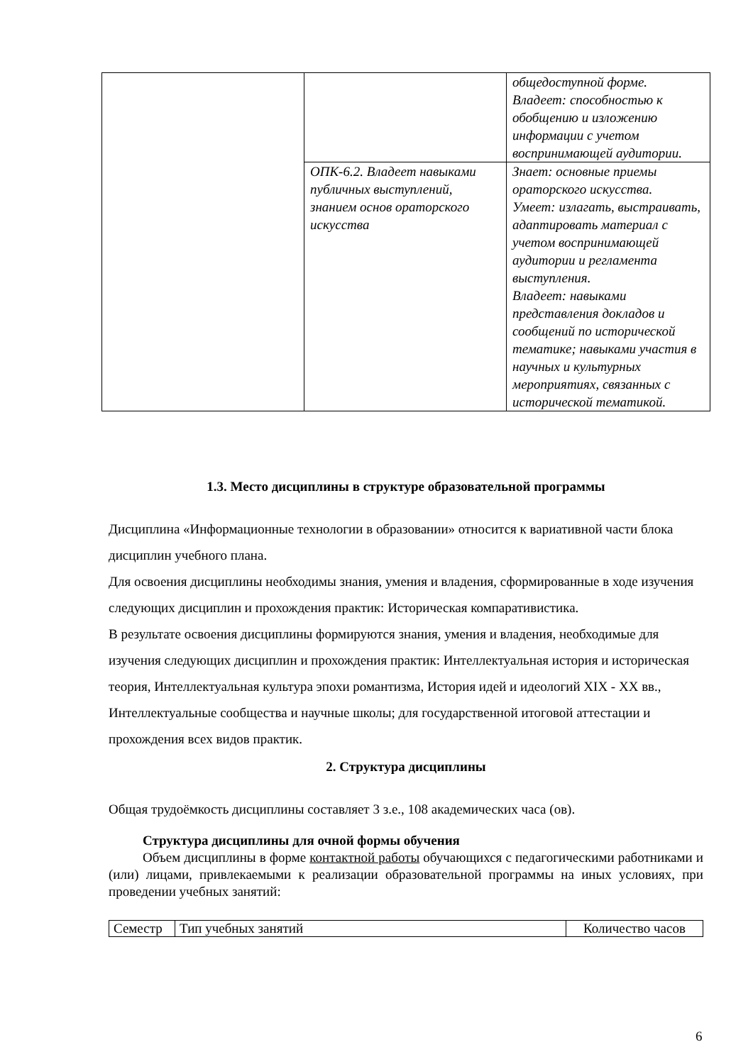| | | общедоступной форме. Владеет: способностью к обобщению и изложению информации с учетом воспринимающей аудитории. |
| | ОПК-6.2. Владеет навыками публичных выступлений, знанием основ ораторского искусства | Знает: основные приемы ораторского искусства. Умеет: излагать, выстраивать, адаптировать материал с учетом воспринимающей аудитории и регламента выступления. Владеет: навыками представления докладов и сообщений по исторической тематике; навыками участия в научных и культурных мероприятиях, связанных с исторической тематикой. |
1.3. Место дисциплины в структуре образовательной программы
Дисциплина «Информационные технологии в образовании» относится к вариативной части блока дисциплин учебного плана.
Для освоения дисциплины необходимы знания, умения и владения, сформированные в ходе изучения следующих дисциплин и прохождения практик: Историческая компаративистика.
В результате освоения дисциплины формируются знания, умения и владения, необходимые для изучения следующих дисциплин и прохождения практик: Интеллектуальная история и историческая теория, Интеллектуальная культура эпохи романтизма, История идей и идеологий XIX - XX вв., Интеллектуальные сообщества и научные школы; для государственной итоговой аттестации и прохождения всех видов практик.
2. Структура дисциплины
Общая трудоёмкость дисциплины составляет 3 з.е., 108 академических часа (ов).
Структура дисциплины для очной формы обучения
Объем дисциплины в форме контактной работы обучающихся с педагогическими работниками и (или) лицами, привлекаемыми к реализации образовательной программы на иных условиях, при проведении учебных занятий:
| Семестр | Тип учебных занятий | Количество часов |
6